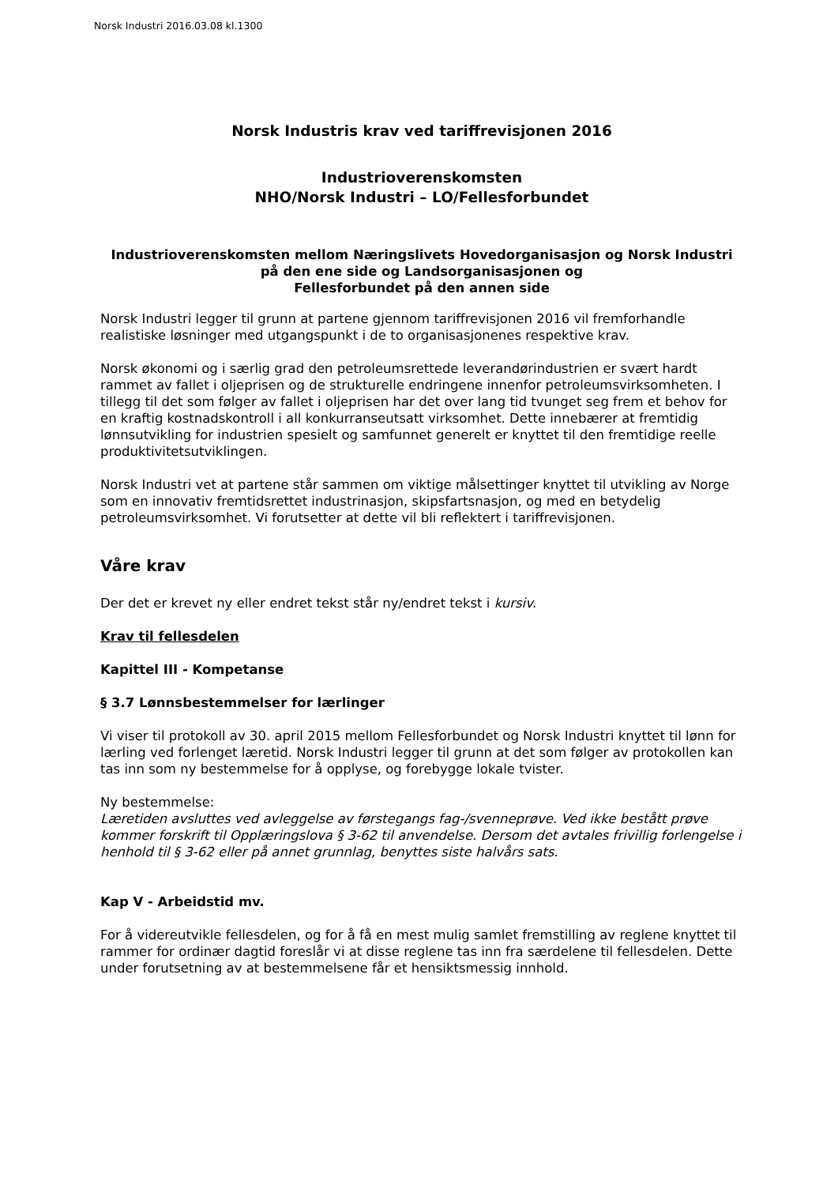Norsk Industri 2016.03.08 kl.1300
Norsk Industris krav ved tariffrevisjonen 2016
Industrioverenskomsten
NHO/Norsk Industri – LO/Fellesforbundet
Industrioverenskomsten mellom Næringslivets Hovedorganisasjon og Norsk Industri på den ene side og Landsorganisasjonen og
Fellesforbundet på den annen side
Norsk Industri legger til grunn at partene gjennom tariffrevisjonen 2016 vil fremforhandle realistiske løsninger med utgangspunkt i de to organisasjonenes respektive krav.
Norsk økonomi og i særlig grad den petroleumsrettede leverandørindustrien er svært hardt rammet av fallet i oljeprisen og de strukturelle endringene innenfor petroleumsvirksomheten. I tillegg til det som følger av fallet i oljeprisen har det over lang tid tvunget seg frem et behov for en kraftig kostnadskontroll i all konkurranseutsatt virksomhet. Dette innebærer at fremtidig lønnsutvikling for industrien spesielt og samfunnet generelt er knyttet til den fremtidige reelle produktivitetsutviklingen.
Norsk Industri vet at partene står sammen om viktige målsettinger knyttet til utvikling av Norge som en innovativ fremtidsrettet industrinasjon, skipsfartsnasjon, og med en betydelig petroleumsvirksomhet. Vi forutsetter at dette vil bli reflektert i tariffrevisjonen.
Våre krav
Der det er krevet ny eller endret tekst står ny/endret tekst i kursiv.
Krav til fellesdelen
Kapittel III - Kompetanse
§ 3.7 Lønnsbestemmelser for lærlinger
Vi viser til protokoll av 30. april 2015 mellom Fellesforbundet og Norsk Industri knyttet til lønn for lærling ved forlenget læretid. Norsk Industri legger til grunn at det som følger av protokollen kan tas inn som ny bestemmelse for å opplyse, og forebygge lokale tvister.
Ny bestemmelse:
Læretiden avsluttes ved avleggelse av førstegangs fag-/svenneprøve. Ved ikke bestått prøve kommer forskrift til Opplæringslova § 3-62 til anvendelse. Dersom det avtales frivillig forlengelse i henhold til § 3-62 eller på annet grunnlag, benyttes siste halvårs sats.
Kap V - Arbeidstid mv.
For å videreutvikle fellesdelen, og for å få en mest mulig samlet fremstilling av reglene knyttet til rammer for ordinær dagtid foreslår vi at disse reglene tas inn fra særdelene til fellesdelen. Dette under forutsetning av at bestemmelsene får et hensiktsmessig innhold.